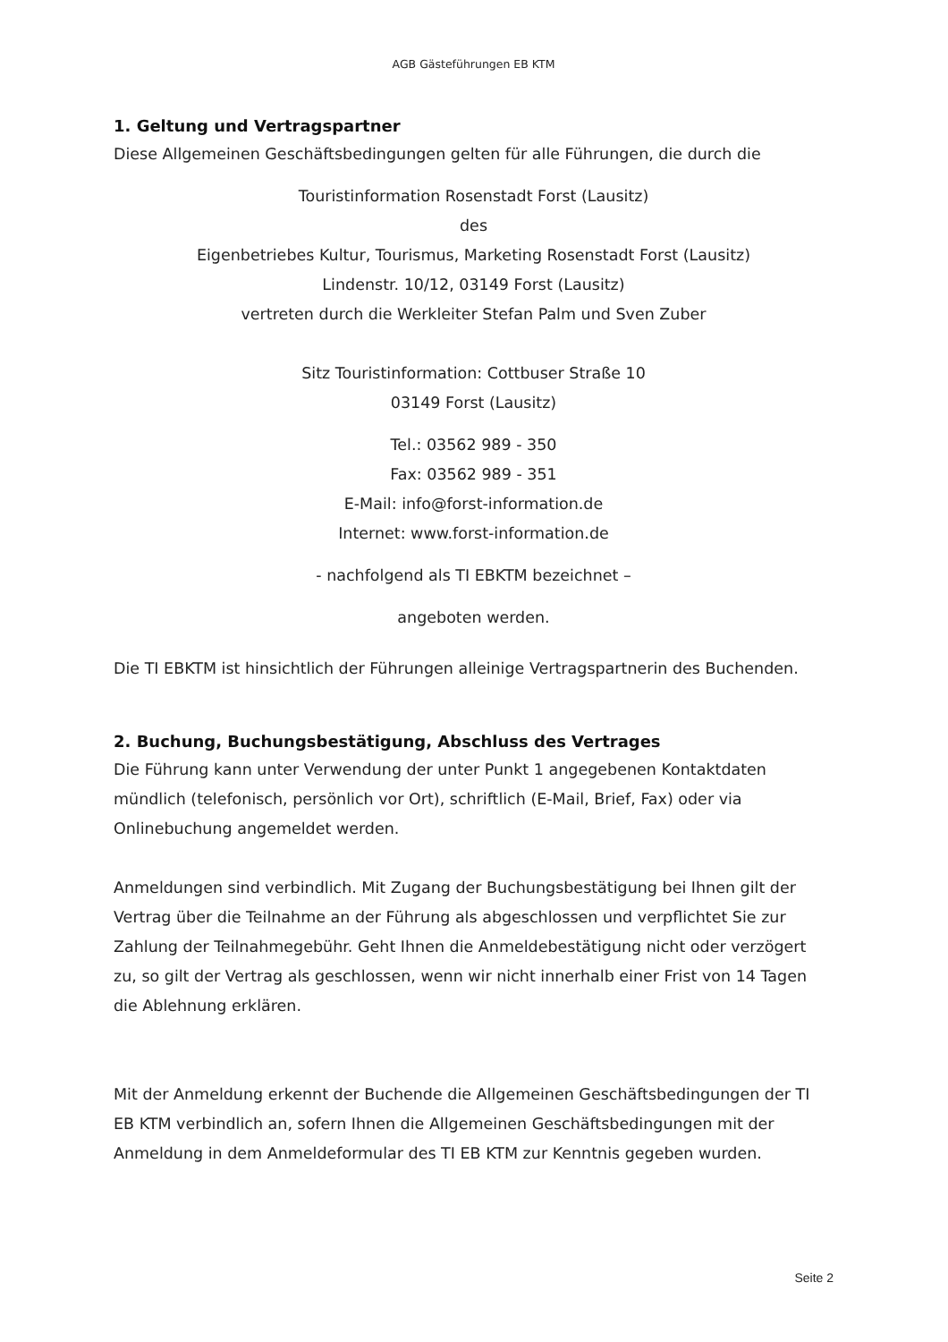AGB Gästeführungen EB KTM
1. Geltung und Vertragspartner
Diese Allgemeinen Geschäftsbedingungen gelten für alle Führungen, die durch die
Touristinformation Rosenstadt Forst (Lausitz)
des
Eigenbetriebes Kultur, Tourismus, Marketing Rosenstadt Forst (Lausitz)
Lindenstr. 10/12, 03149 Forst (Lausitz)
vertreten durch die Werkleiter Stefan Palm und Sven Zuber
Sitz Touristinformation: Cottbuser Straße 10
03149 Forst (Lausitz)
Tel.: 03562 989 - 350
Fax: 03562 989 - 351
E-Mail: info@forst-information.de
Internet: www.forst-information.de
- nachfolgend als TI EBKTM bezeichnet –
angeboten werden.
Die TI EBKTM ist hinsichtlich der Führungen alleinige Vertragspartnerin des Buchenden.
2. Buchung, Buchungsbestätigung, Abschluss des Vertrages
Die Führung kann unter Verwendung der unter Punkt 1 angegebenen Kontaktdaten mündlich (telefonisch, persönlich vor Ort), schriftlich (E-Mail, Brief, Fax) oder via Onlinebuchung angemeldet werden.
Anmeldungen sind verbindlich. Mit Zugang der Buchungsbestätigung bei Ihnen gilt der Vertrag über die Teilnahme an der Führung als abgeschlossen und verpflichtet Sie zur Zahlung der Teilnahmegebühr. Geht Ihnen die Anmeldebestätigung nicht oder verzögert zu, so gilt der Vertrag als geschlossen, wenn wir nicht innerhalb einer Frist von 14 Tagen die Ablehnung erklären.
Mit der Anmeldung erkennt der Buchende die Allgemeinen Geschäftsbedingungen der TI EB KTM verbindlich an, sofern Ihnen die Allgemeinen Geschäftsbedingungen mit der Anmeldung in dem Anmeldeformular des TI EB KTM zur Kenntnis gegeben wurden.
Seite 2